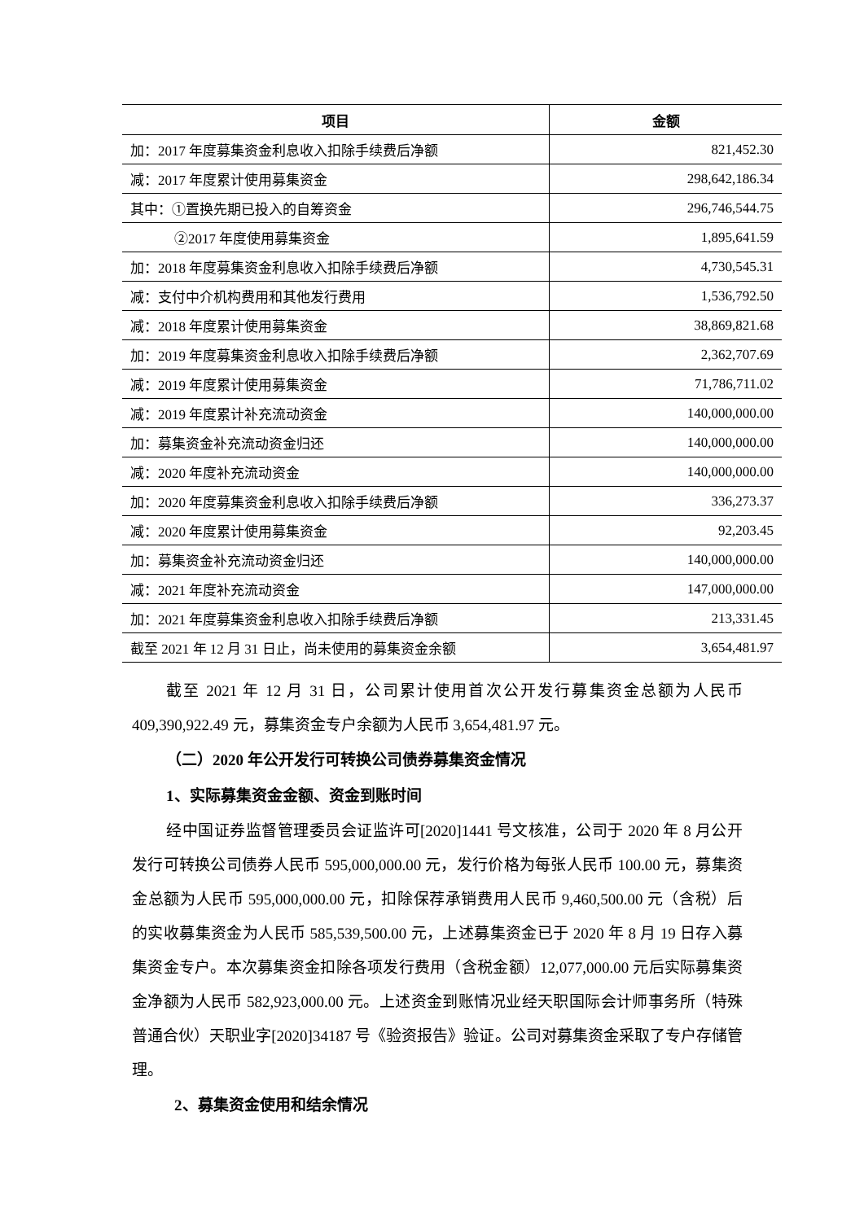| 项目 | 金额 |
| --- | --- |
| 加：2017 年度募集资金利息收入扣除手续费后净额 | 821,452.30 |
| 减：2017 年度累计使用募集资金 | 298,642,186.34 |
| 其中：①置换先期已投入的自筹资金 | 296,746,544.75 |
| ②2017 年度使用募集资金 | 1,895,641.59 |
| 加：2018 年度募集资金利息收入扣除手续费后净额 | 4,730,545.31 |
| 减：支付中介机构费用和其他发行费用 | 1,536,792.50 |
| 减：2018 年度累计使用募集资金 | 38,869,821.68 |
| 加：2019 年度募集资金利息收入扣除手续费后净额 | 2,362,707.69 |
| 减：2019 年度累计使用募集资金 | 71,786,711.02 |
| 减：2019 年度累计补充流动资金 | 140,000,000.00 |
| 加：募集资金补充流动资金归还 | 140,000,000.00 |
| 减：2020 年度补充流动资金 | 140,000,000.00 |
| 加：2020 年度募集资金利息收入扣除手续费后净额 | 336,273.37 |
| 减：2020 年度累计使用募集资金 | 92,203.45 |
| 加：募集资金补充流动资金归还 | 140,000,000.00 |
| 减：2021 年度补充流动资金 | 147,000,000.00 |
| 加：2021 年度募集资金利息收入扣除手续费后净额 | 213,331.45 |
| 截至 2021 年 12 月 31 日止，尚未使用的募集资金余额 | 3,654,481.97 |
截至 2021 年 12 月 31 日，公司累计使用首次公开发行募集资金总额为人民币 409,390,922.49 元，募集资金专户余额为人民币 3,654,481.97 元。
（二）2020 年公开发行可转换公司债券募集资金情况
1、实际募集资金金额、资金到账时间
经中国证券监督管理委员会证监许可[2020]1441 号文核准，公司于 2020 年 8 月公开发行可转换公司债券人民币 595,000,000.00 元，发行价格为每张人民币 100.00 元，募集资金总额为人民币 595,000,000.00 元，扣除保荐承销费用人民币 9,460,500.00 元（含税）后的实收募集资金为人民币 585,539,500.00 元，上述募集资金已于 2020 年 8 月 19 日存入募集资金专户。本次募集资金扣除各项发行费用（含税金额）12,077,000.00 元后实际募集资金净额为人民币 582,923,000.00 元。上述资金到账情况业经天职国际会计师事务所（特殊普通合伙）天职业字[2020]34187 号《验资报告》验证。公司对募集资金采取了专户存储管理。
2、募集资金使用和结余情况